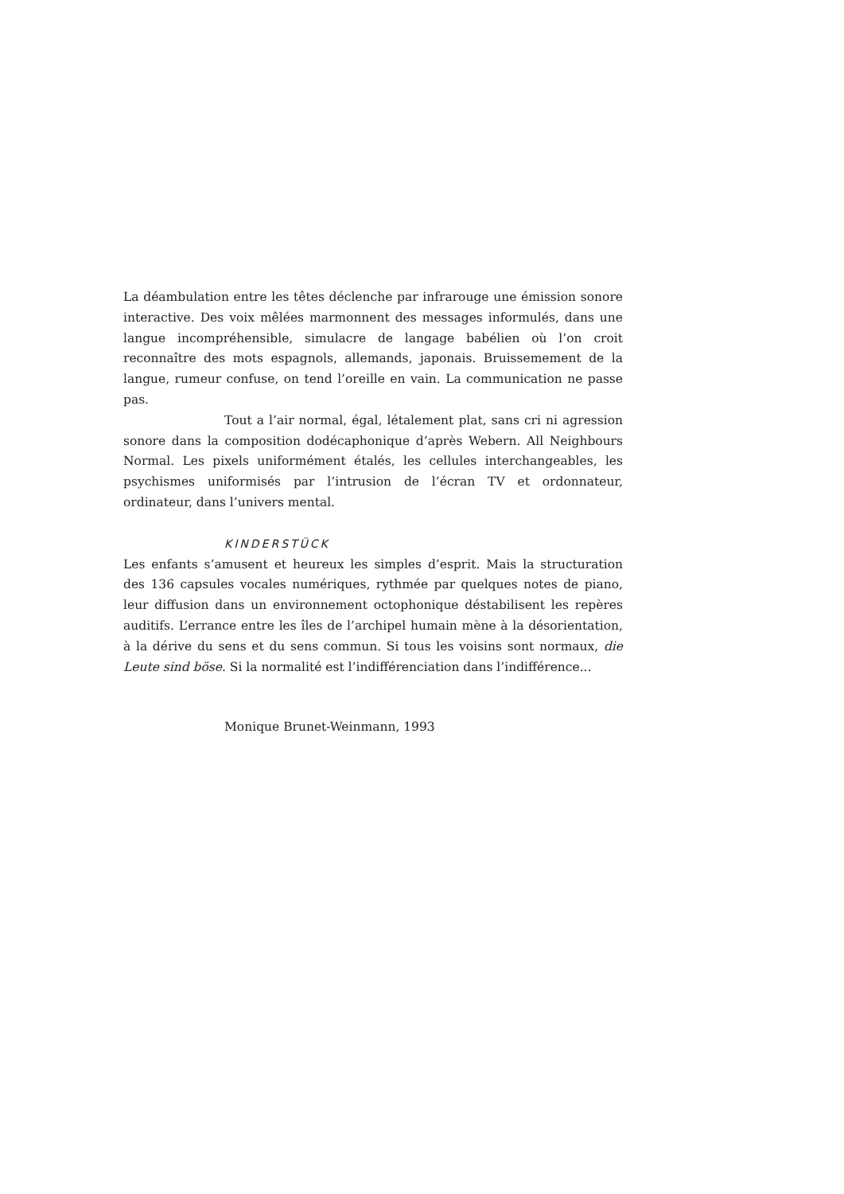La déambulation entre les têtes déclenche par infrarouge une émission sonore interactive. Des voix mêlées marmonnent des messages informulés, dans une langue incompréhensible, simulacre de langage babélien où l’on croit reconnaître des mots espagnols, allemands, japonais. Bruissemement de la langue, rumeur confuse, on tend l’oreille en vain. La communication ne passe pas.
Tout a l’air normal, égal, létalement plat, sans cri ni agression sonore dans la composition dodécaphonique d’après Webern. All Neighbours Normal. Les pixels uniformément étalés, les cellules interchangeables, les psychismes uniformisés par l’intrusion de l’écran TV et ordonnateur, ordinateur, dans l’univers mental.
KINDERSTÜCK
Les enfants s’amusent et heureux les simples d’esprit. Mais la structuration des 136 capsules vocales numériques, rythmée par quelques notes de piano, leur diffusion dans un environnement octophonique déstabilisent les repères auditifs. L’errance entre les îles de l’archipel humain mène à la désorientation, à la dérive du sens et du sens commun. Si tous les voisins sont normaux, die Leute sind böse. Si la normalité est l’indifférenciation dans l’indifférence...
Monique Brunet-Weinmann, 1993